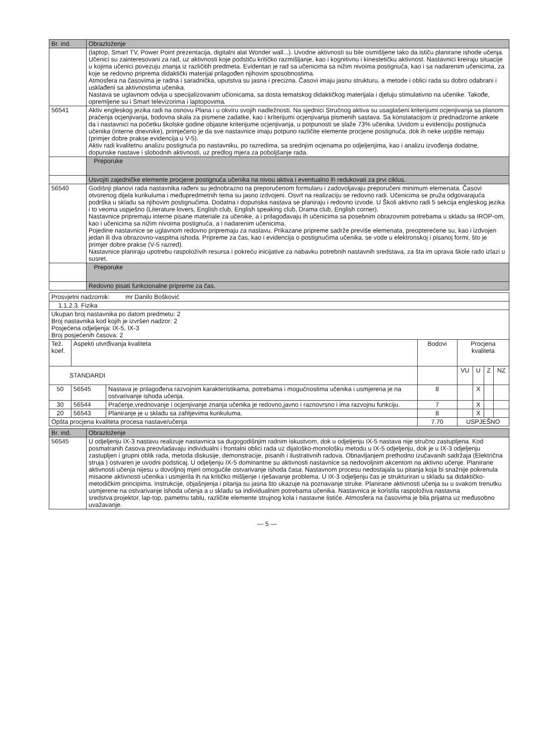| Br. ind. | Obrazloženje |
| --- | --- |
| | (laptop, Smart TV, Power Point prezentacija, digitalni alat Wonder wall...). Uvodne aktivnosti su bile osmišljene tako da ističu planirane ishode učenja. Učenici su zainteresovani za rad, uz aktivnosti koje podstiču kritičko razmišljanje, kao i kognitivnu i kinestetičku aktivnost. Nastavnici kreiraju situacije u kojima učenici povezuju znanja iz različitih predmeta. Evidentan je rad sa učenicima sa nižim nivoima postignuća, kao i sa nadarenim učenicima, za koje se redovno priprema didaktički materijal prilagođen njihovim sposobnostima. Atmosfera na časovima je radna i saradnička, uputstva su jasna i precizna. Časovi imaju jasnu strukturu, a metode i oblici rada su dobro odabrani i usklađeni sa aktivnostima učenika. Nastava se uglavnom odvija u specijalizovanim učionicama, sa dosta tematskog didaktičkog materijala i djeluju stimulativno na učenike. Takođe, opremljene su i Smart televizorima i laptopovima. |
| 56541 | Aktiv engleskog jezika radi na osnovu Plana i u okviru svojih nadležnosti. Na sjednici Stručnog aktiva su usaglašeni kriterijumi ocjenjivanja sa planom praćenja ocjenjivanja, bodovna skala za pismene zadatke, kao i kriterijumi ocjenjivanja pismenih sastava. Sa konstatacijom iz prednadzorne ankete da i nastavnici na početku školske godine objasne kriterijume ocjenjivanja, u potpunosti se slaže 73% učenika. Uvidom u evidenciju postignuća učenika (interne dnevnike), primjećeno je da sve nastavnice imaju potpuno različite elemente procjene postignuća, dok ih neke uopšte nemaju (primjer dobre prakse evidencija u V-5). Aktiv radi kvalitetnu analizu postignuća po nastavniku, po razredima, sa srednjim ocjenama po odjeljenjima, kao i analizu izvođenja dodatne, dopunske nastave i slobodnih aktivnosti, uz predlog mjera za poboljšanje rada. |
| | Preporuke |
| | Usvojiti zajedničke elemente procjene postignuća učenika na nivou aktiva i eventualno ih redukovati za prvi ciklus. |
| 56540 | Godišnji planovi rada nastavnika rađeni su jednobrazno na preporučenom formularu i zadovoljavaju preporučeni minimum elemenata. Časovi otvorenog dijela kurikuluma i međupredmetnih tema su jasno izdvojeni. Osvrt na realizaciju se redovno radi. Učenicima se pruža odgovarajuća podrška u skladu sa njihovim postignućima. Dodatna i dopunska nastava se planiraju i redovno izvode. U Školi aktivno radi 5 sekcija engleskog jezika i to veoma uspješno (Literature lovers, English club, English speaking club, Drama club, English corner). Nastavnice pripremaju interne pisane materiale za učenike, a i prilagođavaju ih učenicima sa posebnim obrazovnim potrebama u skladu sa IROP-om, kao i učenicima sa nižim nivoima postignuća, a i nadarenim učenicima. Pojedine nastavnice se uglavnom redovno pripremaju za nastavu. Prikazane pripreme sadrže previše elemenata, preopterećene su, kao i izdvojen jedan ili dva obrazovno-vaspitna ishoda. Pripreme za čas, kao i evidencija o postignućima učenika, se vode u elektronskoj i pisanoj formi, što je primjer dobre prakse (V-5 razred). Nastavnice planiraju upotrebu raspoloživih resursa i pokreću inicijative za nabavku potrebnih nastavnih sredstava, za šta im uprava škole rado izlazi u susret. |
| | Preporuke |
| | Redovno pisati funkcionalne pripreme za čas. |
| Prosvjetni nadzornik: mr Danilo Bošković | | | | | | | |
| 1.1.2.3. Fizika | | | | | | | |
| Ukupan broj nastavnika po datom predmetu: 2 Broj nastavnika kod kojih je izvršen nadzor: 2 Posjećena odjeljenja: IX-5, IX-3 Broj posjećenih časova: 2 | | | | | | | |
| Tež. koef. | Aspekti utvrđivanja kvaliteta | | Bodovi | Procjena kvaliteta | | | |
| STANDARDI | | | | VU | U | Z | NZ |
| 50 | 56545 | Nastava je prilagođena razvojnim karakteristikama, potrebama i mogućnostima učenika i usmjerena je na ostvarivanje ishoda učenja. | 8 | | X | | |
| 30 | 56544 | Praćenje,vrednovanje i ocjenjivanje znanja učenika je redovno,javno i raznovrsno i ima razvojnu funkciju. | 7 | | X | | |
| 20 | 56543 | Planiranje je u skladu sa zahtjevima kurikuluma. | 8 | | X | | |
| Opšta procjena kvaliteta procesa nastave/učenja | | | 7.70 | USPJEŠNO | | | |
| Br. ind. | Obrazloženje |
| --- | --- |
| 56545 | U odjeljenju IX-3 nastavu realizuje nastavnica sa dugogodišnjim radnim iskustvom, dok u odjeljenju IX-5 nastava nije stručno zastupljena. Kod posmatranih časova preovladavaju individualni i frontalni oblici rada uz dijaloško-monološku metodu u IX-5 odjeljenju, dok je u IX-3 odjeljenju zastupljen i grupni oblik rada, metoda diskusije, demonstracije, pisanih i ilustrativnih radova. Obnavljanjem prethodno izučavanih sadržaja (Električna struja ) ostvaren je uvodni podsticaj. U odjeljenju IX-5 dominantne su aktivnosti nastavnice sa nedovoljnim akcentom na aktivno učenje. Planirane aktivnosti učenja nijesu u dovoljnoj mjeri omogućile ostvarivanje ishoda časa. Nastavnom procesu nedostajala su pitanja koja bi snažnije pokrenula misaone aktivnosti učenika i usmjerila ih na kritičko mišljenje i rješavanje problema. U IX-3 odjeljenju čas je strukturiran u skladu sa didaktičko-metodičkim principima. Instrukcije, objašnjenja i pitanja su jasna što ukazuje na poznavanje struke. Planirane aktivnosti učenja su u svakom trenutku usmjerene na ostvarivanje ishoda učenja a u skladu sa individualnim potrebama učenika. Nastavnica je koristila raspoloživa nastavna sredstva:projektor, lap-top, pametnu tablu, različite elemente strujnog kola i nastavne listiće. Atmosfera na časovima je bila prijatna uz međusobno uvažavanje. |
— 5 —